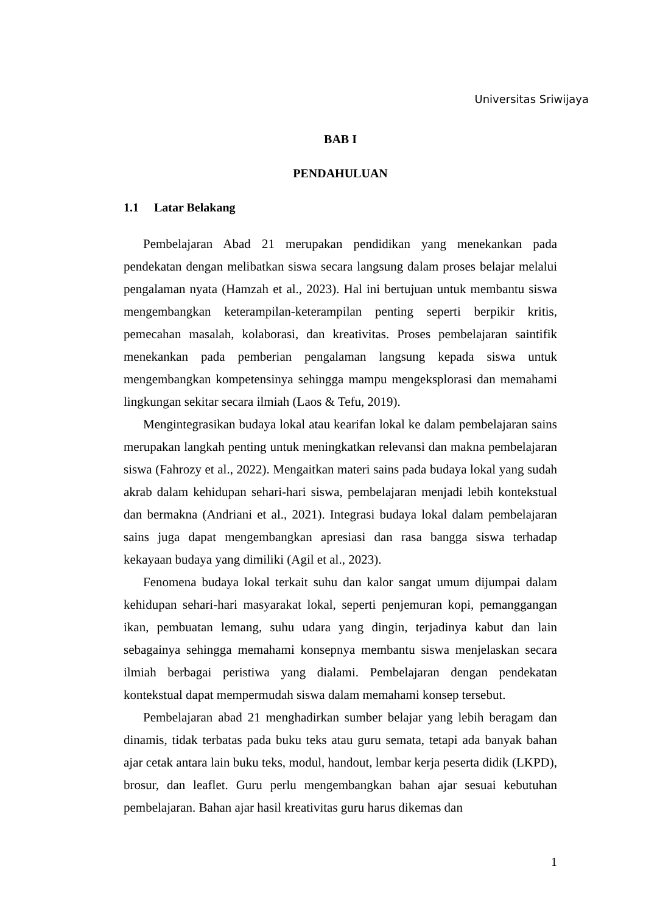Universitas Sriwijaya
BAB I
PENDAHULUAN
1.1 Latar Belakang
Pembelajaran Abad 21 merupakan pendidikan yang menekankan pada pendekatan dengan melibatkan siswa secara langsung dalam proses belajar melalui pengalaman nyata (Hamzah et al., 2023). Hal ini bertujuan untuk membantu siswa mengembangkan keterampilan-keterampilan penting seperti berpikir kritis, pemecahan masalah, kolaborasi, dan kreativitas. Proses pembelajaran saintifik menekankan pada pemberian pengalaman langsung kepada siswa untuk mengembangkan kompetensinya sehingga mampu mengeksplorasi dan memahami lingkungan sekitar secara ilmiah (Laos & Tefu, 2019).
Mengintegrasikan budaya lokal atau kearifan lokal ke dalam pembelajaran sains merupakan langkah penting untuk meningkatkan relevansi dan makna pembelajaran siswa (Fahrozy et al., 2022). Mengaitkan materi sains pada budaya lokal yang sudah akrab dalam kehidupan sehari-hari siswa, pembelajaran menjadi lebih kontekstual dan bermakna (Andriani et al., 2021). Integrasi budaya lokal dalam pembelajaran sains juga dapat mengembangkan apresiasi dan rasa bangga siswa terhadap kekayaan budaya yang dimiliki (Agil et al., 2023).
Fenomena budaya lokal terkait suhu dan kalor sangat umum dijumpai dalam kehidupan sehari-hari masyarakat lokal, seperti penjemuran kopi, pemanggangan ikan, pembuatan lemang, suhu udara yang dingin, terjadinya kabut dan lain sebagainya sehingga memahami konsepnya membantu siswa menjelaskan secara ilmiah berbagai peristiwa yang dialami. Pembelajaran dengan pendekatan kontekstual dapat mempermudah siswa dalam memahami konsep tersebut.
Pembelajaran abad 21 menghadirkan sumber belajar yang lebih beragam dan dinamis, tidak terbatas pada buku teks atau guru semata, tetapi ada banyak bahan ajar cetak antara lain buku teks, modul, handout, lembar kerja peserta didik (LKPD), brosur, dan leaflet. Guru perlu mengembangkan bahan ajar sesuai kebutuhan pembelajaran. Bahan ajar hasil kreativitas guru harus dikemas dan
1